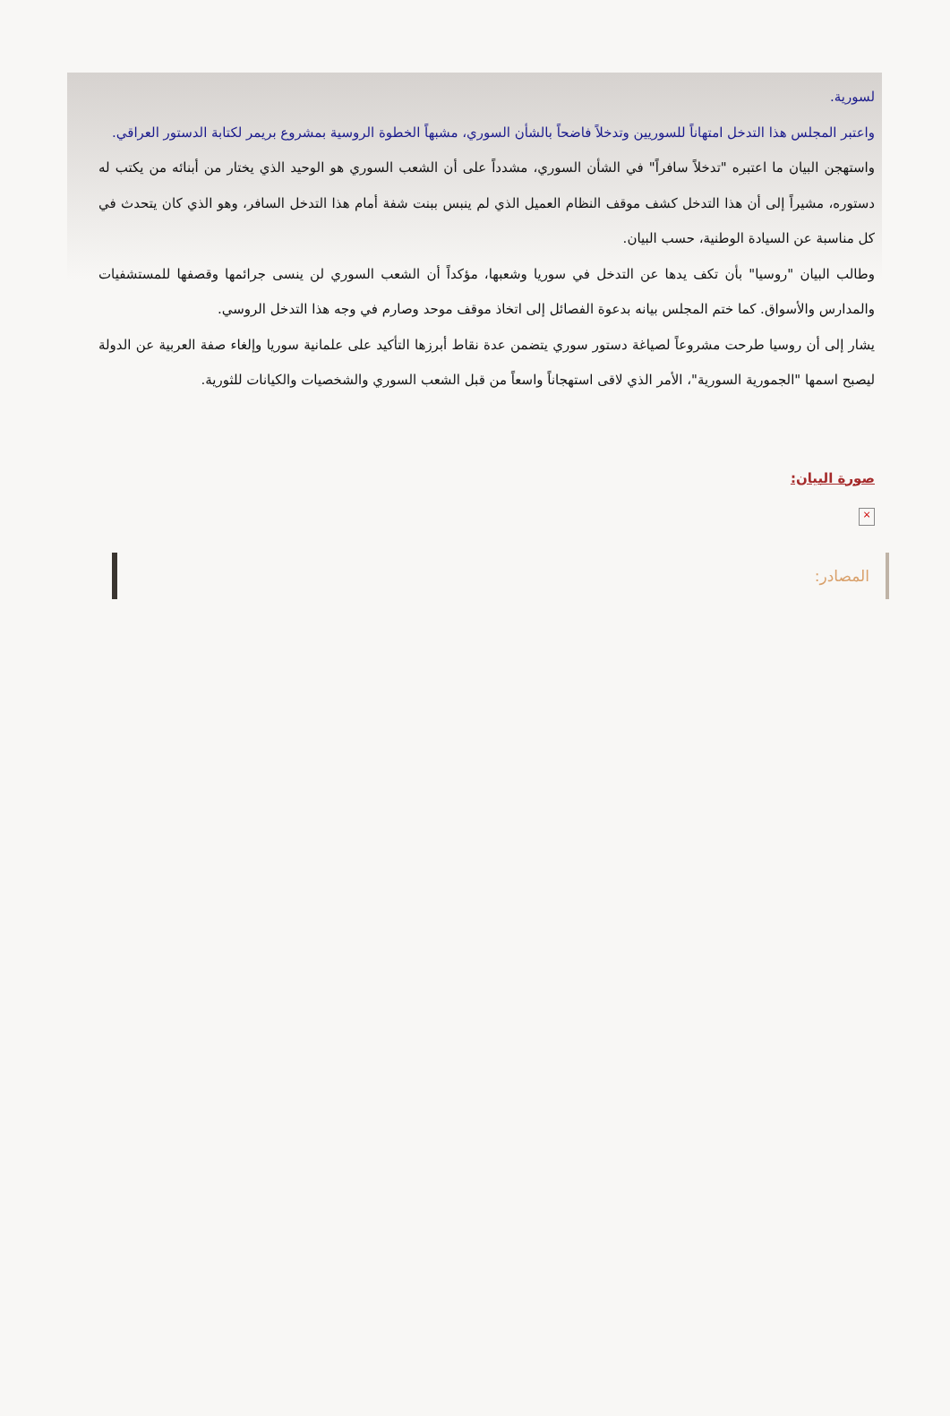لسورية.
واعتبر المجلس هذا التدخل امتهاناً للسوريين وتدخلاً فاضحاً بالشأن السوري، مشبهاً الخطوة الروسية بمشروع بريمر لكتابة الدستور العراقي.
واستهجن البيان ما اعتبره "تدخلاً سافراً" في الشأن السوري، مشدداً على أن الشعب السوري هو الوحيد الذي يختار من أبنائه من يكتب له دستوره، مشيراً إلى أن هذا التدخل كشف موقف النظام العميل الذي لم ينبس ببنت شفة أمام هذا التدخل السافر، وهو الذي كان يتحدث في كل مناسبة عن السيادة الوطنية، حسب البيان.
وطالب البيان "روسيا" بأن تكف يدها عن التدخل في سوريا وشعبها، مؤكداً أن الشعب السوري لن ينسى جرائمها وقصفها للمستشفيات والمدارس والأسواق. كما ختم المجلس بيانه بدعوة الفصائل إلى اتخاذ موقف موحد وصارم في وجه هذا التدخل الروسي.
يشار إلى أن روسيا طرحت مشروعاً لصياغة دستور سوري يتضمن عدة نقاط أبرزها التأكيد على علمانية سوريا وإلغاء صفة العربية عن الدولة ليصبح اسمها "الجمورية السورية"، الأمر الذي لاقى استهجاناً واسعاً من قبل الشعب السوري والشخصيات والكيانات للثورية.
صورة البيان:
×
المصادر: